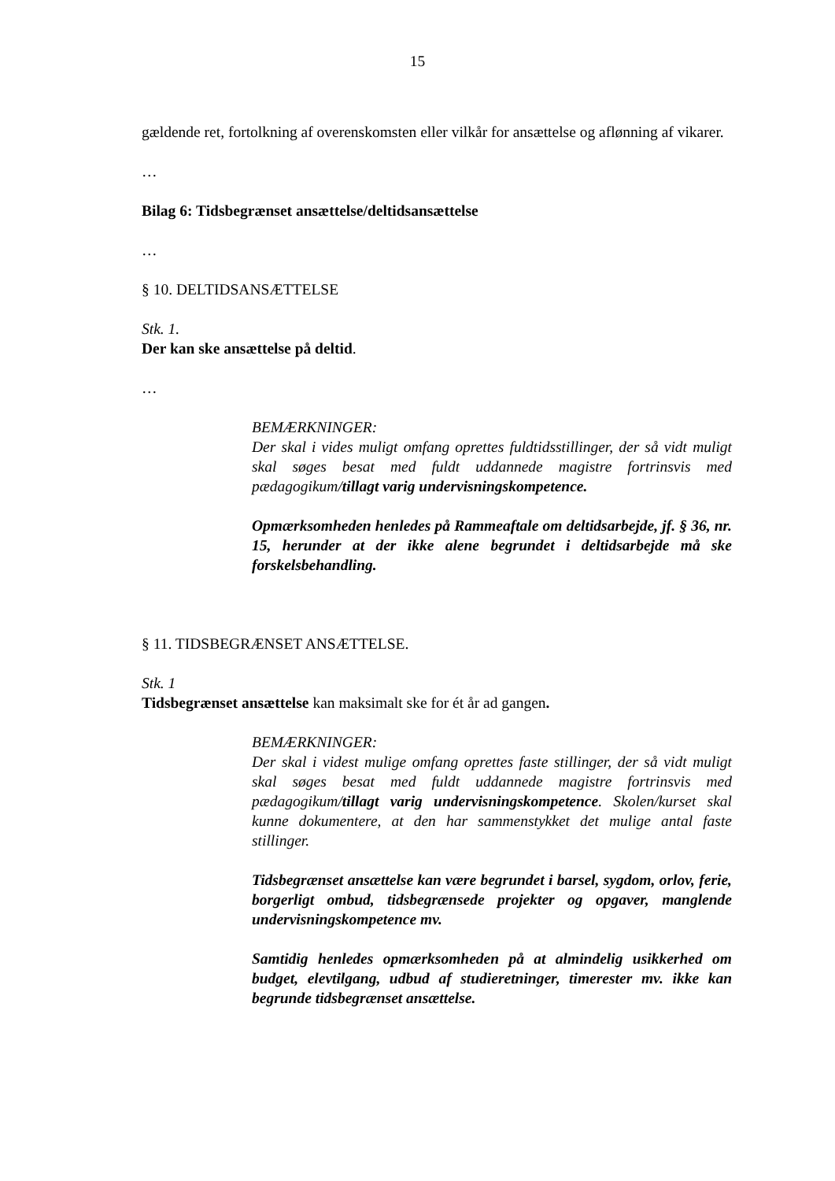15
gældende ret, fortolkning af overenskomsten eller vilkår for ansættelse og aflønning af vikarer.
…
Bilag 6: Tidsbegrænset ansættelse/deltidsansættelse
…
§ 10. DELTIDSANSÆTTELSE
Stk. 1.
Der kan ske ansættelse på deltid.
…
BEMÆRKNINGER:
Der skal i vides muligt omfang oprettes fuldtidsstillinger, der så vidt muligt skal søges besat med fuldt uddannede magistre fortrinsvis med pædagogikum/tillagt varig undervisningskompetence.
Opmærksomheden henledes på Rammeaftale om deltidsarbejde, jf. § 36, nr. 15, herunder at der ikke alene begrundet i deltidsarbejde må ske forskelsbehandling.
§ 11. TIDSBEGRÆNSET ANSÆTTELSE.
Stk. 1
Tidsbegrænset ansættelse kan maksimalt ske for ét år ad gangen.
BEMÆRKNINGER:
Der skal i videst mulige omfang oprettes faste stillinger, der så vidt muligt skal søges besat med fuldt uddannede magistre fortrinsvis med pædagogikum/tillagt varig undervisningskompetence. Skolen/kurset skal kunne dokumentere, at den har sammenstykket det mulige antal faste stillinger.
Tidsbegrænset ansættelse kan være begrundet i barsel, sygdom, orlov, ferie, borgerligt ombud, tidsbegrænsede projekter og opgaver, manglende undervisningskompetence mv.
Samtidig henledes opmærksomheden på at almindelig usikkerhed om budget, elevtilgang, udbud af studieretninger, timerester mv. ikke kan begrunde tidsbegrænset ansættelse.